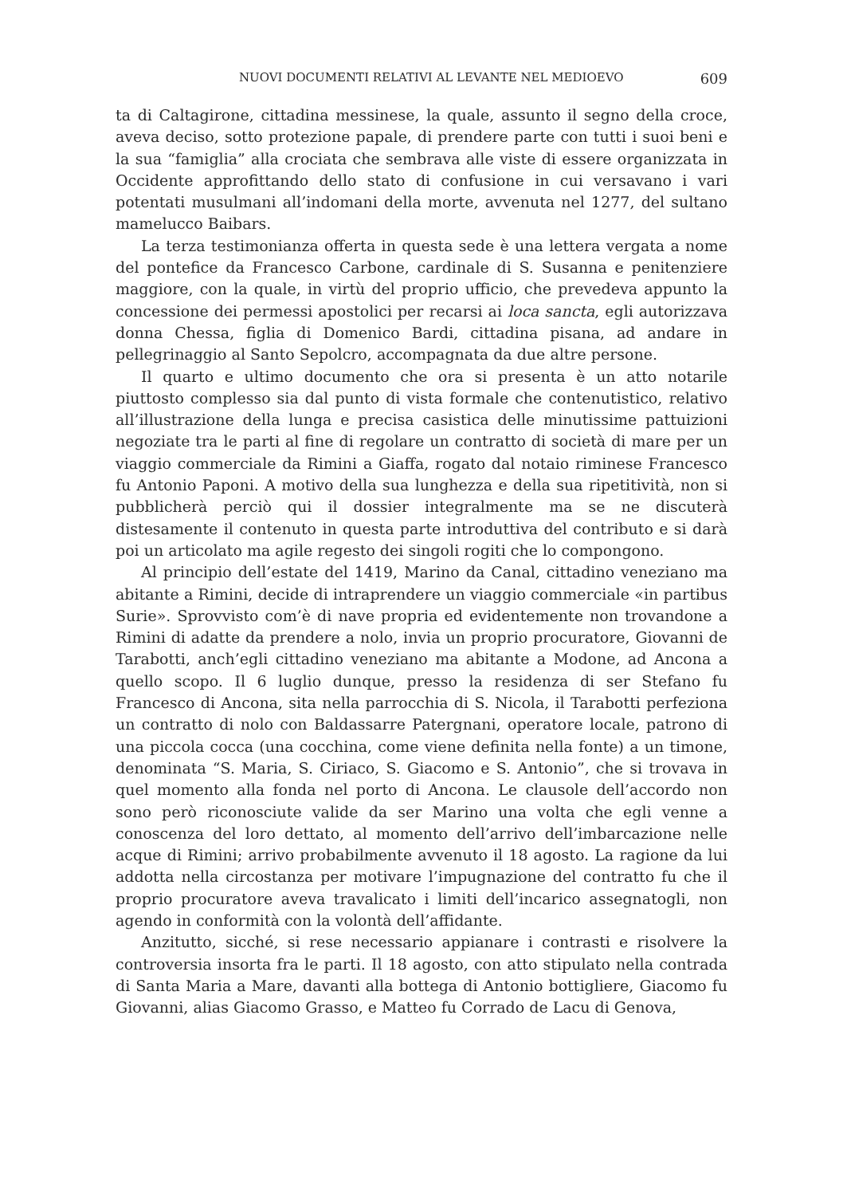NUOVI DOCUMENTI RELATIVI AL LEVANTE NEL MEDIOEVO 609
ta di Caltagirone, cittadina messinese, la quale, assunto il segno della croce, aveva deciso, sotto protezione papale, di prendere parte con tutti i suoi beni e la sua “famiglia” alla crociata che sembrava alle viste di essere organizzata in Occidente approfittando dello stato di confusione in cui versavano i vari potentati musulmani all’indomani della morte, avvenuta nel 1277, del sultano mamelucco Baibars.
La terza testimonianza offerta in questa sede è una lettera vergata a nome del pontefice da Francesco Carbone, cardinale di S. Susanna e penitenziere maggiore, con la quale, in virtù del proprio ufficio, che prevedeva appunto la concessione dei permessi apostolici per recarsi ai loca sancta, egli autorizzava donna Chessa, figlia di Domenico Bardi, cittadina pisana, ad andare in pellegrinaggio al Santo Sepolcro, accompagnata da due altre persone.
Il quarto e ultimo documento che ora si presenta è un atto notarile piuttosto complesso sia dal punto di vista formale che contenutistico, relativo all’illustrazione della lunga e precisa casistica delle minutissime pattuizioni negoziate tra le parti al fine di regolare un contratto di società di mare per un viaggio commerciale da Rimini a Giaffa, rogato dal notaio riminese Francesco fu Antonio Paponi. A motivo della sua lunghezza e della sua ripetitività, non si pubblicherà perciò qui il dossier integralmente ma se ne discuterà distesamente il contenuto in questa parte introduttiva del contributo e si darà poi un articolato ma agile regesto dei singoli rogiti che lo compongono.
Al principio dell’estate del 1419, Marino da Canal, cittadino veneziano ma abitante a Rimini, decide di intraprendere un viaggio commerciale «in partibus Surie». Sprovvisto com’è di nave propria ed evidentemente non trovandone a Rimini di adatte da prendere a nolo, invia un proprio procuratore, Giovanni de Tarabotti, anch’egli cittadino veneziano ma abitante a Modone, ad Ancona a quello scopo. Il 6 luglio dunque, presso la residenza di ser Stefano fu Francesco di Ancona, sita nella parrocchia di S. Nicola, il Tarabotti perfeziona un contratto di nolo con Baldassarre Patergnani, operatore locale, patrono di una piccola cocca (una cocchina, come viene definita nella fonte) a un timone, denominata “S. Maria, S. Ciriaco, S. Giacomo e S. Antonio”, che si trovava in quel momento alla fonda nel porto di Ancona. Le clausole dell’accordo non sono però riconosciute valide da ser Marino una volta che egli venne a conoscenza del loro dettato, al momento dell’arrivo dell’imbarcazione nelle acque di Rimini; arrivo probabilmente avvenuto il 18 agosto. La ragione da lui addotta nella circostanza per motivare l’impugnazione del contratto fu che il proprio procuratore aveva travalicato i limiti dell’incarico assegnatogli, non agendo in conformità con la volontà dell’affidante.
Anzitutto, sicché, si rese necessario appianare i contrasti e risolvere la controversia insorta fra le parti. Il 18 agosto, con atto stipulato nella contrada di Santa Maria a Mare, davanti alla bottega di Antonio bottigliere, Giacomo fu Giovanni, alias Giacomo Grasso, e Matteo fu Corrado de Lacu di Genova,